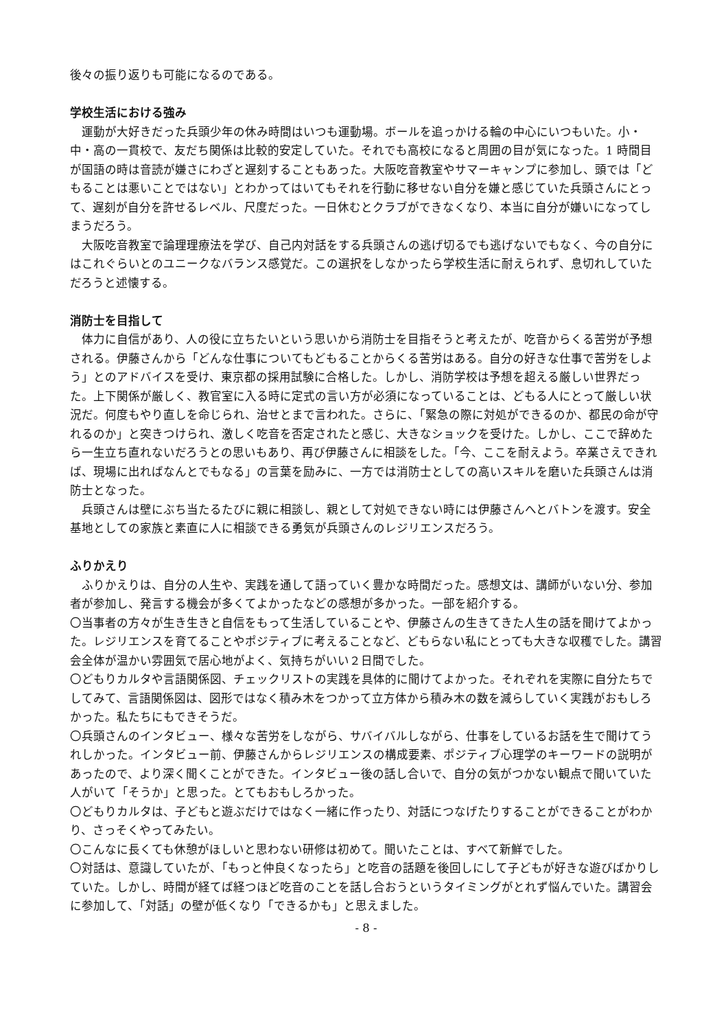後々の振り返りも可能になるのである。
学校生活における強み
運動が大好きだった兵頭少年の休み時間はいつも運動場。ボールを追っかける輪の中心にいつもいた。小・中・高の一貫校で、友だち関係は比較的安定していた。それでも高校になると周囲の目が気になった。1 時間目が国語の時は音読が嫌さにわざと遅刻することもあった。大阪吃音教室やサマーキャンプに参加し、頭では「どもることは悪いことではない」とわかってはいてもそれを行動に移せない自分を嫌と感じていた兵頭さんにとって、遅刻が自分を許せるレベル、尺度だった。一日休むとクラブができなくなり、本当に自分が嫌いになってしまうだろう。
大阪吃音教室で論理理療法を学び、自己内対話をする兵頭さんの逃げ切るでも逃げないでもなく、今の自分にはこれぐらいとのユニークなバランス感覚だ。この選択をしなかったら学校生活に耐えられず、息切れしていただろうと述懐する。
消防士を目指して
体力に自信があり、人の役に立ちたいという思いから消防士を目指そうと考えたが、吃音からくる苦労が予想される。伊藤さんから「どんな仕事についてもどもることからくる苦労はある。自分の好きな仕事で苦労をしよう」とのアドバイスを受け、東京都の採用試験に合格した。しかし、消防学校は予想を超える厳しい世界だった。上下関係が厳しく、教官室に入る時に定式の言い方が必須になっていることは、どもる人にとって厳しい状況だ。何度もやり直しを命じられ、治せとまで言われた。さらに、「緊急の際に対処ができるのか、都民の命が守れるのか」と突きつけられ、激しく吃音を否定されたと感じ、大きなショックを受けた。しかし、ここで辞めたら一生立ち直れないだろうとの思いもあり、再び伊藤さんに相談をした。「今、ここを耐えよう。卒業さえできれば、現場に出ればなんとでもなる」の言葉を励みに、一方では消防士としての高いスキルを磨いた兵頭さんは消防士となった。
兵頭さんは壁にぶち当たるたびに親に相談し、親として対処できない時には伊藤さんへとバトンを渡す。安全基地としての家族と素直に人に相談できる勇気が兵頭さんのレジリエンスだろう。
ふりかえり
ふりかえりは、自分の人生や、実践を通して語っていく豊かな時間だった。感想文は、講師がいない分、参加者が参加し、発言する機会が多くてよかったなどの感想が多かった。一部を紹介する。
〇当事者の方々が生き生きと自信をもって生活していることや、伊藤さんの生きてきた人生の話を聞けてよかった。レジリエンスを育てることやポジティブに考えることなど、どもらない私にとっても大きな収穫でした。講習会全体が温かい雰囲気で居心地がよく、気持ちがいい２日間でした。
〇どもりカルタや言語関係図、チェックリストの実践を具体的に聞けてよかった。それぞれを実際に自分たちでしてみて、言語関係図は、図形ではなく積み木をつかって立方体から積み木の数を減らしていく実践がおもしろかった。私たちにもできそうだ。
〇兵頭さんのインタビュー、様々な苦労をしながら、サバイバルしながら、仕事をしているお話を生で聞けてうれしかった。インタビュー前、伊藤さんからレジリエンスの構成要素、ポジティブ心理学のキーワードの説明があったので、より深く聞くことができた。インタビュー後の話し合いで、自分の気がつかない観点で聞いていた人がいて「そうか」と思った。とてもおもしろかった。
〇どもりカルタは、子どもと遊ぶだけではなく一緒に作ったり、対話につなげたりすることができることがわかり、さっそくやってみたい。
〇こんなに長くても休憩がほしいと思わない研修は初めて。聞いたことは、すべて新鮮でした。
〇対話は、意識していたが、「もっと仲良くなったら」と吃音の話題を後回しにして子どもが好きな遊びばかりしていた。しかし、時間が経てば経つほど吃音のことを話し合おうというタイミングがとれず悩んでいた。講習会に参加して、「対話」の壁が低くなり「できるかも」と思えました。
- 8 -